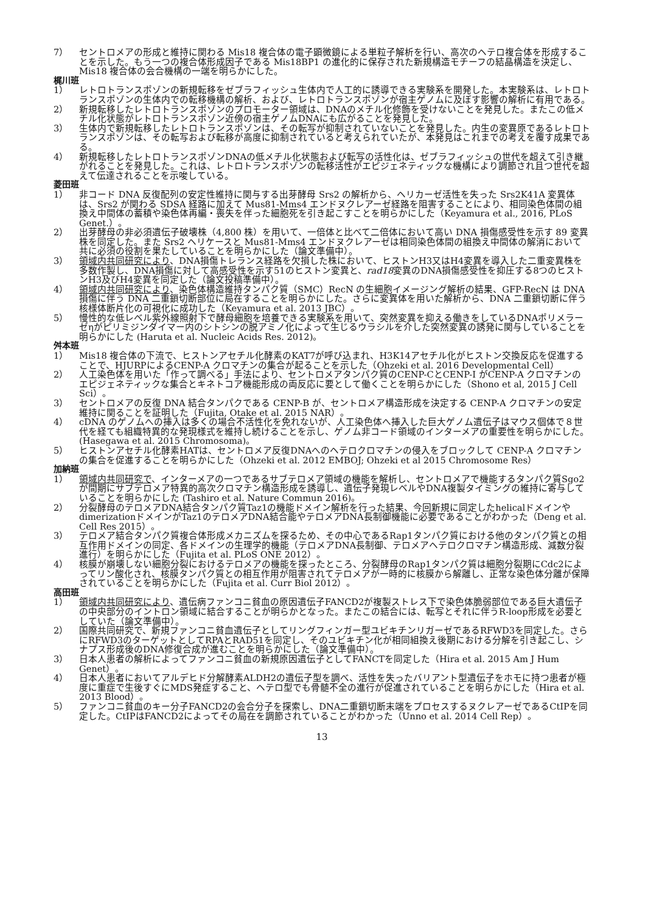7） セントロメアの形成と維持に関わる Mis18 複合体の電子顕微鏡による単粒子解析を行い、高次のヘテロ複合体を形成することを示した。もう一つの複合体形成因子である Mis18BP1 の進化的に保存された新規構造モチーフの結晶構造を決定し、Mis18 複合体の会合機構の一端を明らかにした。
梶川班
1） レトロトランスポゾンの新規転移をゼブラフィッシュ生体内で人工的に誘導できる実験系を開発した。本実験系は、レトロトランスポゾンの生体内での転移機構の解析、および、レトロトランスポゾンが宿主ゲノムに及ぼす影響の解析に有用である。
2） 新規転移したレトロトランスポゾンのプロモーター領域は、DNAのメチル化修飾を受けないことを発見した。またこの低メチル化状態がレトロトランスポゾン近傍の宿主ゲノムDNAにも広がることを発見した。
3） 生体内で新規転移したレトロトランスポゾンは、その転写が抑制されていないことを発見した。内生の変異原であるレトロトランスポゾンは、その転写および転移が高度に抑制されていると考えられていたが、本発見はこれまでの考えを覆す成果である。
4） 新規転移したレトロトランスポゾンDNAの低メチル化状態および転写の活性化は、ゼブラフィッシュの世代を超えて引き継がれることを発見した。これは、レトロトランスポゾンの転移活性がエピジェネティックな機構により調節され且つ世代を超えて伝達されることを示唆している。
菱田班
1） 非コード DNA 反復配列の安定性維持に関与する出芽酵母 Srs2 の解析から、ヘリカーゼ活性を失った Srs2K41A 変異体は、Srs2 が関わる SDSA 経路に加えて Mus81-Mms4 エンドヌクレアーゼ経路を阻害することにより、相同染色体間の組換え中間体の蓄積や染色体再編・喪失を伴った細胞死を引き起こすことを明らかにした（Keyamura et al., 2016, PLoS Genet.）。
2） 出芽酵母の非必須遺伝子破壊株（4,800 株）を用いて、一倍体と比べて二倍体において高い DNA 損傷感受性を示す 89 変異株を同定した。また Srs2 ヘリケースと Mus81-Mms4 エンドヌクレアーゼは相同染色体間の組換え中間体の解消において共に必須の役割を果たしていることを明らかにした（論文準備中）。
3） 領域内共同研究により、DNA損傷トレランス経路を欠損した株において、ヒストンH3又はH4変異を導入した二重変異株を多数作製し、DNA損傷に対して高感受性を示す51のヒストン変異と、rad18変異のDNA損傷感受性を抑圧する8つのヒストンH3及びH4変異を同定した（論文投稿準備中）。
4） 領域内共同研究により、染色体構造維持タンパク質（SMC）RecN の生細胞イメージング解析の結果、GFP-RecN は DNA 損傷に伴う DNA 二重鎖切断部位に局在することを明らかにした。さらに変異体を用いた解析から、DNA 二重鎖切断に伴う核様体断片化の可視化に成功した（Keyamura et al. 2013 JBC）。
5） 慢性的な低レベル紫外線照射下で酵母細胞を培養できる実験系を用いて、突然変異を抑える働きをしているDNAポリメラーゼηがピリミジンダイマー内のシトシンの脱アミノ化によって生じるウラシルを介した突然変異の誘発に関与していることを明らかにした (Haruta et al. Nucleic Acids Res. 2012)。
舛本班
1） Mis18 複合体の下流で、ヒストンアセチル化酵素のKAT7が呼び込まれ、H3K14アセチル化がヒストン交換反応を促進することで、HJURPによるCENP-A クロマチンの集合が起ることを示した（Ohzeki et al. 2016 Developmental Cell）
2） 人工染色体を用いた「作って調べる」手法により、セントロメアタンパク質のCENP-CとCENP-I がCENP-A クロマチンのエピジェネティックな集合とキネトコア機能形成の両反応に要として働くことを明らかにした（Shono et al, 2015 J Cell Sci）。
3） セントロメアの反復 DNA 結合タンパクである CENP-B が、セントロメア構造形成を決定する CENP-A クロマチンの安定維持に関ることを証明した（Fujita, Otake et al. 2015 NAR）。
4） cDNA のゲノムへの挿入は多くの場合不活性化を免れないが、人工染色体へ挿入した巨大ゲノム遺伝子はマウス個体で８世代を経ても組織特異的な発現様式を維持し続けることを示し、ゲノム非コード領域のインターメアの重要性を明らかにした。(Hasegawa et al. 2015 Chromosoma)。
5） ヒストンアセチル化酵素HATは、セントロメア反復DNAへのヘテロクロマチンの侵入をブロックして CENP-A クロマチンの集合を促進することを明らかにした（Ohzeki et al. 2012 EMBOJ; Ohzeki et al 2015 Chromosome Res）
加納班
1） 領域内共同研究で、インターメアの一つであるサブテロメア領域の機能を解析し、セントロメアで機能するタンパク質Sgo2が間期にサブテロメア特異的高次クロマチン構造形成を誘導し、遺伝子発現レベルやDNA複製タイミングの維持に寄与していることを明らかにした (Tashiro et al. Nature Commun 2016)。
2） 分裂酵母のテロメアDNA結合タンパク質Taz1の機能ドメイン解析を行った結果、今回新規に同定したhelicalドメインやdimerizationドメインがTaz1のテロメアDNA結合能やテロメアDNA長制御機能に必要であることがわかった（Deng et al. Cell Res 2015）。
3） テロメア結合タンパク質複合体形成メカニズムを探るため、その中心であるRap1タンパク質における他のタンパク質との相互作用ドメインの同定、各ドメインの生理学的機能（テロメアDNA長制御、テロメアヘテロクロマチン構造形成、減数分裂進行）を明らかにした（Fujita et al. PLoS ONE 2012）。
4） 核膜が崩壊しない細胞分裂におけるテロメアの機能を探ったところ、分裂酵母のRap1タンパク質は細胞分裂期にCdc2によってリン酸化され、核膜タンパク質との相互作用が阻害されてテロメアが一時的に核膜から解離し、正常な染色体分離が保障されていることを明らかにした（Fujita et al. Curr Biol 2012）。
高田班
1） 領域内共同研究により、遺伝病ファンコニ貧血の原因遺伝子FANCD2が複製ストレス下で染色体脆弱部位である巨大遺伝子の中央部分のイントロン領域に結合することが明らかとなった。またこの結合には、転写とそれに伴うR-loop形成を必要としていた（論文準備中）。
2） 国際共同研究で、新規ファンコニ貧血遺伝子としてリングフィンガー型ユビキチンリガーゼであるRFWD3を同定した。さらにRFWD3のターゲットとしてRPAとRAD51を同定し、そのユビキチン化が相同組換え後期における分解を引き起こし、シナプス形成後のDNA修復合成が進むことを明らかにした（論文準備中）。
3） 日本人患者の解析によってファンコニ貧血の新規原因遺伝子としてFANCTを同定した（Hira et al. 2015 Am J Hum Genet）。
4） 日本人患者においてアルデヒド分解酵素ALDH2の遺伝子型を調べ、活性を失ったバリアント型遺伝子をホモに持つ患者が極度に重症で生後すぐにMDS発症すること、ヘテロ型でも骨髄不全の進行が促進されていることを明らかにした（Hira et al. 2013 Blood）。
5） ファンコニ貧血のキー分子FANCD2の会合分子を探索し、DNA二重鎖切断末端をプロセスするヌクレアーゼであるCtIPを同定した。CtIPはFANCD2によってその局在を調節されていることがわかった（Unno et al. 2014 Cell Rep）。
13